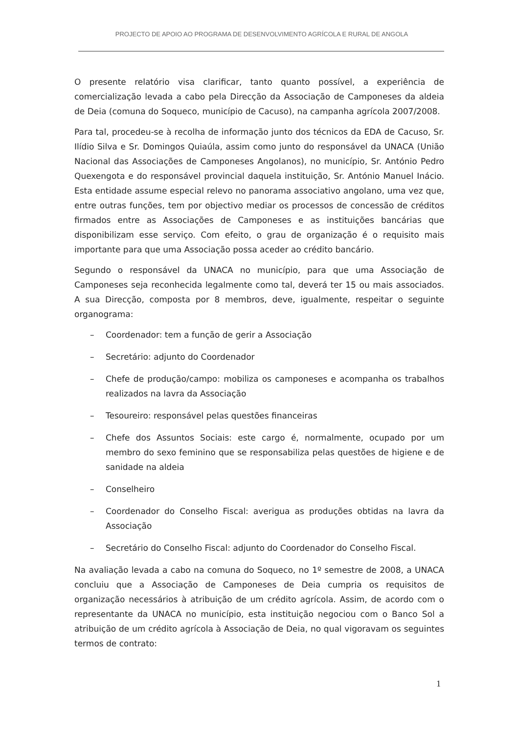PROJECTO DE APOIO AO PROGRAMA DE DESENVOLVIMENTO AGRÍCOLA E RURAL DE ANGOLA
O presente relatório visa clarificar, tanto quanto possível, a experiência de comercialização levada a cabo pela Direcção da Associação de Camponeses da aldeia de Deia (comuna do Soqueco, município de Cacuso), na campanha agrícola 2007/2008.
Para tal, procedeu-se à recolha de informação junto dos técnicos da EDA de Cacuso, Sr. Ilídio Silva e Sr. Domingos Quiaúla, assim como junto do responsável da UNACA (União Nacional das Associações de Camponeses Angolanos), no município, Sr. António Pedro Quexengota e do responsável provincial daquela instituição, Sr. António Manuel Inácio. Esta entidade assume especial relevo no panorama associativo angolano, uma vez que, entre outras funções, tem por objectivo mediar os processos de concessão de créditos firmados entre as Associações de Camponeses e as instituições bancárias que disponibilizam esse serviço. Com efeito, o grau de organização é o requisito mais importante para que uma Associação possa aceder ao crédito bancário.
Segundo o responsável da UNACA no município, para que uma Associação de Camponeses seja reconhecida legalmente como tal, deverá ter 15 ou mais associados. A sua Direcção, composta por 8 membros, deve, igualmente, respeitar o seguinte organograma:
– Coordenador: tem a função de gerir a Associação
– Secretário: adjunto do Coordenador
– Chefe de produção/campo: mobiliza os camponeses e acompanha os trabalhos realizados na lavra da Associação
– Tesoureiro: responsável pelas questões financeiras
– Chefe dos Assuntos Sociais: este cargo é, normalmente, ocupado por um membro do sexo feminino que se responsabiliza pelas questões de higiene e de sanidade na aldeia
– Conselheiro
– Coordenador do Conselho Fiscal: averigua as produções obtidas na lavra da Associação
– Secretário do Conselho Fiscal: adjunto do Coordenador do Conselho Fiscal.
Na avaliação levada a cabo na comuna do Soqueco, no 1º semestre de 2008, a UNACA concluiu que a Associação de Camponeses de Deia cumpria os requisitos de organização necessários à atribuição de um crédito agrícola. Assim, de acordo com o representante da UNACA no município, esta instituição negociou com o Banco Sol a atribuição de um crédito agrícola à Associação de Deia, no qual vigoravam os seguintes termos de contrato:
1